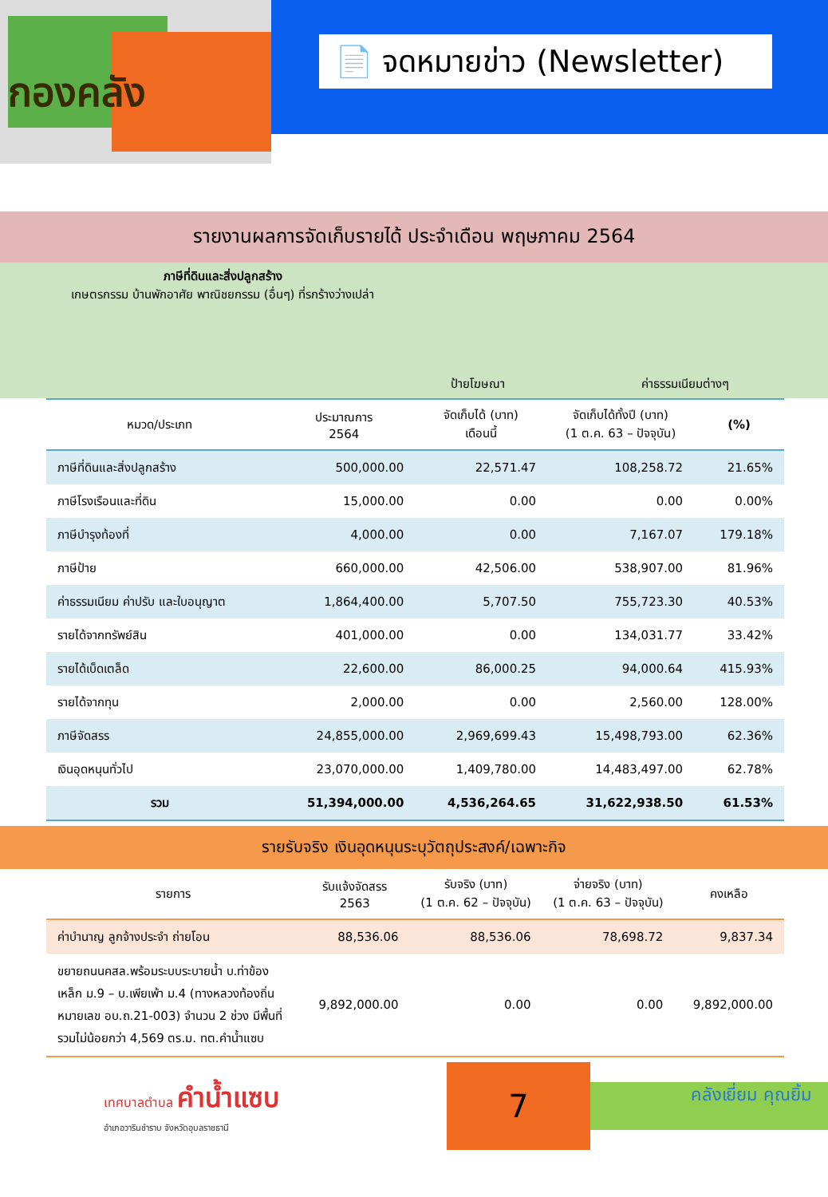กองคลัง
📄 จดหมายข่าว (Newsletter)
รายงานผลการจัดเก็บรายได้ ประจำเดือน พฤษภาคม 2564
ภาษีที่ดินและสิ่งปลูกสร้าง
เกษตรกรรม บ้านพักอาศัย พาณิชยกรรม (อื่นๆ) ที่รกร้างว่างเปล่า
ป้ายโฆษณา ค่าธรรมเนียมต่างๆ
| หมวด/ประเภท | ประมาณการ 2564 | จัดเก็บได้ (บาท) เดือนนี้ | จัดเก็บได้ทั้งปี (บาท) (1 ต.ค. 63 – ปัจจุบัน) | (%) |
| --- | --- | --- | --- | --- |
| ภาษีที่ดินและสิ่งปลูกสร้าง | 500,000.00 | 22,571.47 | 108,258.72 | 21.65% |
| ภาษีโรงเรือนและที่ดิน | 15,000.00 | 0.00 | 0.00 | 0.00% |
| ภาษีบำรุงท้องที่ | 4,000.00 | 0.00 | 7,167.07 | 179.18% |
| ภาษีป้าย | 660,000.00 | 42,506.00 | 538,907.00 | 81.96% |
| ค่าธรรมเนียม ค่าปรับ และใบอนุญาต | 1,864,400.00 | 5,707.50 | 755,723.30 | 40.53% |
| รายได้จากทรัพย์สิน | 401,000.00 | 0.00 | 134,031.77 | 33.42% |
| รายได้เบ็ดเตล็ด | 22,600.00 | 86,000.25 | 94,000.64 | 415.93% |
| รายได้จากทุน | 2,000.00 | 0.00 | 2,560.00 | 128.00% |
| ภาษีจัดสรร | 24,855,000.00 | 2,969,699.43 | 15,498,793.00 | 62.36% |
| เงินอุดหนุนทั่วไป | 23,070,000.00 | 1,409,780.00 | 14,483,497.00 | 62.78% |
| รวม | 51,394,000.00 | 4,536,264.65 | 31,622,938.50 | 61.53% |
รายรับจริง เงินอุดหนุนระบุวัตถุประสงค์/เฉพาะกิจ
| รายการ | รับแจ้งจัดสรร 2563 | รับจริง (บาท) (1 ต.ค. 62 – ปัจจุบัน) | จ่ายจริง (บาท) (1 ต.ค. 63 – ปัจจุบัน) | คงเหลือ |
| --- | --- | --- | --- | --- |
| ค่าบำนาญ ลูกจ้างประจำ ถ่ายโอน | 88,536.06 | 88,536.06 | 78,698.72 | 9,837.34 |
| ขยายถนนคสล.พร้อมระบบระบายน้ำ บ.ท่าข้องเหล็ก ม.9 – บ.เพียเพ้า ม.4 (ทางหลวงท้องถิ่น หมายเลข อบ.ถ.21-003) จำนวน 2 ช่วง มีพื้นที่รวมไม่น้อยกว่า 4,569 ตร.ม. ทต.คำน้ำแซบ | 9,892,000.00 | 0.00 | 0.00 | 9,892,000.00 |
เทศบาลตำบล คำน้ำแซบ
อำเภอวารินชำราบ จังหวัดอุบลราชธานี
7
คลังเยี่ยม คุณยิ้ม